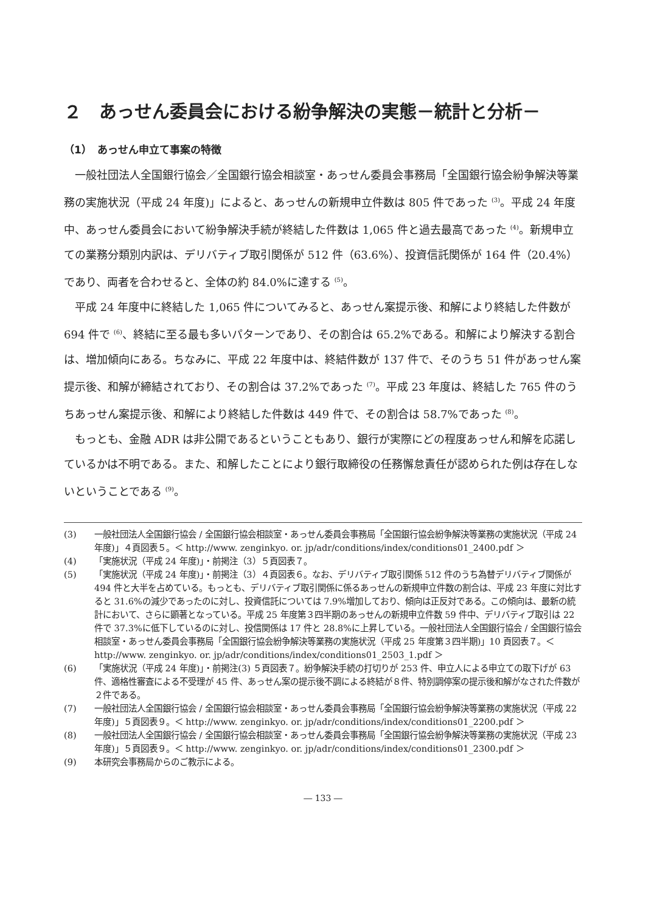２　あっせん委員会における紛争解決の実態－統計と分析－
（1）　あっせん申立て事案の特徴
一般社団法人全国銀行協会／全国銀行協会相談室・あっせん委員会事務局「全国銀行協会紛争解決等業務の実施状況（平成 24 年度)」によると、あっせんの新規申立件数は 805 件であった <sup>(3)</sup>。平成 24 年度中、あっせん委員会において紛争解決手続が終結した件数は 1,065 件と過去最高であった <sup>(4)</sup>。新規申立ての業務分類別内訳は、デリバティブ取引関係が 512 件（63.6%）、投資信託関係が 164 件（20.4%）であり、両者を合わせると、全体の約 84.0%に達する <sup>(5)</sup>。
平成 24 年度中に終結した 1,065 件についてみると、あっせん案提示後、和解により終結した件数が 694 件で <sup>(6)</sup>、終結に至る最も多いパターンであり、その割合は 65.2%である。和解により解決する割合は、増加傾向にある。ちなみに、平成 22 年度中は、終結件数が 137 件で、そのうち 51 件があっせん案提示後、和解が締結されており、その割合は 37.2%であった <sup>(7)</sup>。平成 23 年度は、終結した 765 件のうちあっせん案提示後、和解により終結した件数は 449 件で、その割合は 58.7%であった <sup>(8)</sup>。
もっとも、金融 ADR は非公開であるということもあり、銀行が実際にどの程度あっせん和解を応諾しているかは不明である。また、和解したことにより銀行取締役の任務懈怠責任が認められた例は存在しないということである <sup>(9)</sup>。
(3) 一般社団法人全国銀行協会 / 全国銀行協会相談室・あっせん委員会事務局「全国銀行協会紛争解決等業務の実施状況（平成 24 年度)」４頁図表５。＜ http://www. zenginkyo. or. jp/adr/conditions/index/conditions01_2400.pdf ＞
(4) 「実施状況（平成 24 年度)」・前掲注（3）５頁図表７。
(5) 「実施状況（平成 24 年度)」・前掲注（3）４頁図表６。なお、デリバティブ取引関係 512 件のうち為替デリバティブ関係が 494 件と大半を占めている。もっとも、デリバティブ取引関係に係るあっせんの新規申立件数の割合は、平成 23 年度に対比すると 31.6%の減少であったのに対し、投資信託については 7.9%増加しており、傾向は正反対である。この傾向は、最新の統計において、さらに顕著となっている。平成 25 年度第３四半期のあっせんの新規申立件数 59 件中、デリバティブ取引は 22 件で 37.3%に低下しているのに対し、投信関係は 17 件と 28.8%に上昇している。一般社団法人全国銀行協会 / 全国銀行協会相談室・あっせん委員会事務局「全国銀行協会紛争解決等業務の実施状況（平成 25 年度第３四半期)」10 頁図表７。＜ http://www. zenginkyo. or. jp/adr/conditions/index/conditions01_2503_1.pdf ＞
(6) 「実施状況（平成 24 年度)」・前掲注(3) ５頁図表７。紛争解決手続の打切りが 253 件、申立人による申立ての取下げが 63 件、適格性審査による不受理が 45 件、あっせん案の提示後不調による終結が８件、特別調停案の提示後和解がなされた件数が２件である。
(7) 一般社団法人全国銀行協会 / 全国銀行協会相談室・あっせん委員会事務局「全国銀行協会紛争解決等業務の実施状況（平成 22 年度)」５頁図表９。＜ http://www. zenginkyo. or. jp/adr/conditions/index/conditions01_2200.pdf ＞
(8) 一般社団法人全国銀行協会 / 全国銀行協会相談室・あっせん委員会事務局「全国銀行協会紛争解決等業務の実施状況（平成 23 年度)」５頁図表９。＜ http://www. zenginkyo. or. jp/adr/conditions/index/conditions01_2300.pdf ＞
(9) 本研究会事務局からのご教示による。
― 133 ―